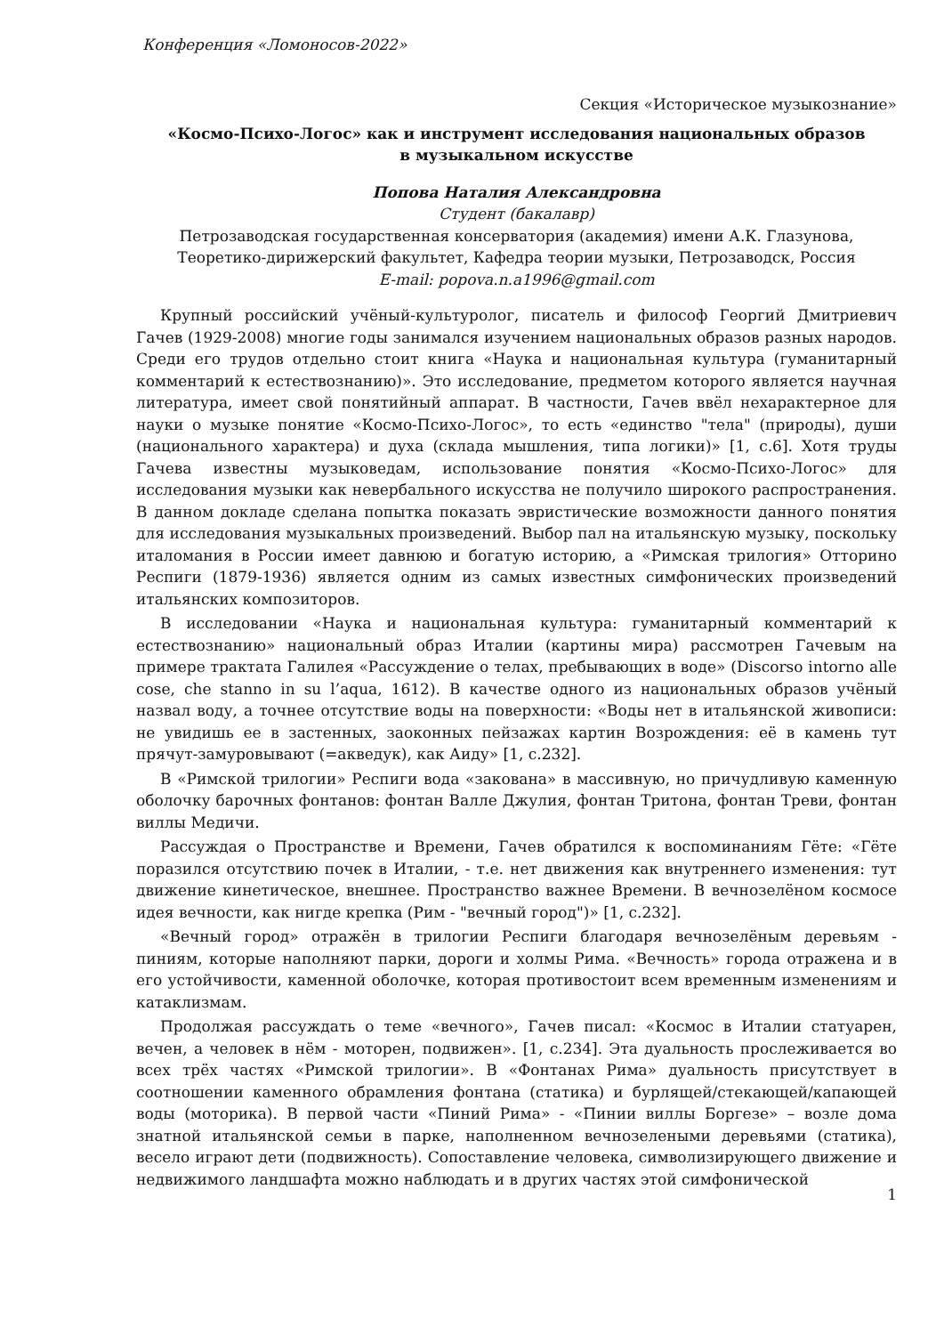Конференция «Ломоносов-2022»
Секция «Историческое музыкознание»
«Космо-Психо-Логос» как и инструмент исследования национальных образов
в музыкальном искусстве
Попова Наталия Александровна
Студент (бакалавр)
Петрозаводская государственная консерватория (академия) имени А.К. Глазунова,
Теоретико-дирижерский факультет, Кафедра теории музыки, Петрозаводск, Россия
E-mail: popova.n.a1996@gmail.com
Крупный российский учёный-культуролог, писатель и философ Георгий Дмитриевич Гачев (1929-2008) многие годы занимался изучением национальных образов разных народов. Среди его трудов отдельно стоит книга «Наука и национальная культура (гуманитарный комментарий к естествознанию)». Это исследование, предметом которого является научная литература, имеет свой понятийный аппарат. В частности, Гачев ввёл нехарактерное для науки о музыке понятие «Космо-Психо-Логос», то есть «единство "тела" (природы), души (национального характера) и духа (склада мышления, типа логики)» [1, с.6]. Хотя труды Гачева известны музыковедам, использование понятия «Космо-Психо-Логос» для исследования музыки как невербального искусства не получило широкого распространения. В данном докладе сделана попытка показать эвристические возможности данного понятия для исследования музыкальных произведений. Выбор пал на итальянскую музыку, поскольку италомания в России имеет давнюю и богатую историю, а «Римская трилогия» Отторино Респиги (1879-1936) является одним из самых известных симфонических произведений итальянских композиторов.
В исследовании «Наука и национальная культура: гуманитарный комментарий к естествознанию» национальный образ Италии (картины мира) рассмотрен Гачевым на примере трактата Галилея «Рассуждение о телах, пребывающих в воде» (Discorso intorno alle cose, che stanno in su l’aqua, 1612). В качестве одного из национальных образов учёный назвал воду, а точнее отсутствие воды на поверхности: «Воды нет в итальянской живописи: не увидишь ее в застенных, заоконных пейзажах картин Возрождения: её в камень тут прячут-замуровывают (=акведук), как Аиду» [1, с.232].
В «Римской трилогии» Респиги вода «закована» в массивную, но причудливую каменную оболочку барочных фонтанов: фонтан Валле Джулия, фонтан Тритона, фонтан Треви, фонтан виллы Медичи.
Рассуждая о Пространстве и Времени, Гачев обратился к воспоминаниям Гёте: «Гёте поразился отсутствию почек в Италии, - т.е. нет движения как внутреннего изменения: тут движение кинетическое, внешнее. Пространство важнее Времени. В вечнозелёном космосе идея вечности, как нигде крепка (Рим - "вечный город")» [1, с.232].
«Вечный город» отражён в трилогии Респиги благодаря вечнозелёным деревьям - пиниям, которые наполняют парки, дороги и холмы Рима. «Вечность» города отражена и в его устойчивости, каменной оболочке, которая противостоит всем временным изменениям и катаклизмам.
Продолжая рассуждать о теме «вечного», Гачев писал: «Космос в Италии статуарен, вечен, а человек в нём - моторен, подвижен». [1, с.234]. Эта дуальность прослеживается во всех трёх частях «Римской трилогии». В «Фонтанах Рима» дуальность присутствует в соотношении каменного обрамления фонтана (статика) и бурлящей/стекающей/капающей воды (моторика). В первой части «Пиний Рима» - «Пинии виллы Боргезе» – возле дома знатной итальянской семьи в парке, наполненном вечнозелеными деревьями (статика), весело играют дети (подвижность). Сопоставление человека, символизирующего движение и недвижимого ландшафта можно наблюдать и в других частях этой симфонической
1